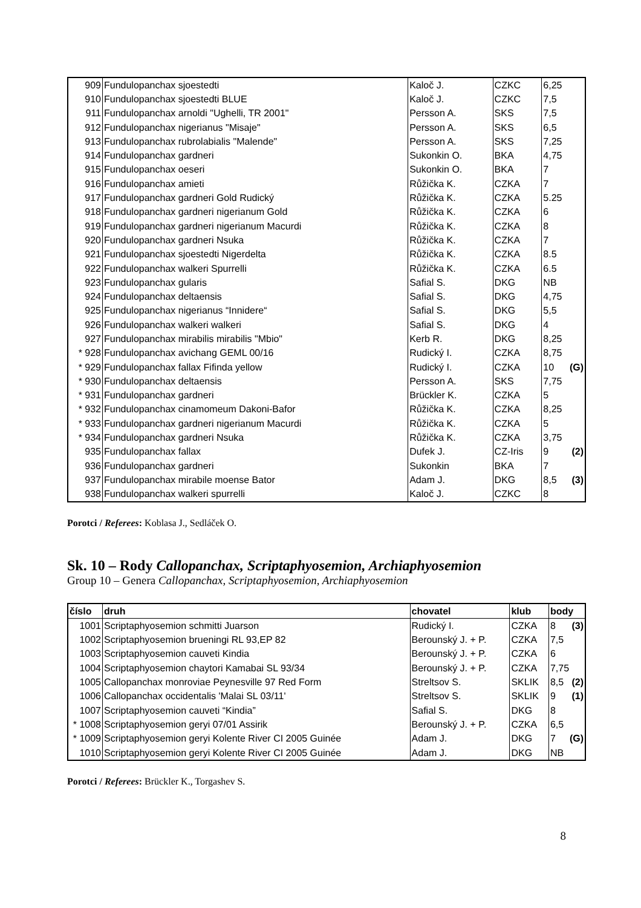| 909 | Fundulopanchax sjoestedti | Kaloč J. | CZKC | 6,25 |
| 910 | Fundulopanchax sjoestedti BLUE | Kaloč J. | CZKC | 7,5 |
| 911 | Fundulopanchax arnoldi "Ughelli, TR 2001" | Persson A. | SKS | 7,5 |
| 912 | Fundulopanchax nigerianus "Misaje" | Persson A. | SKS | 6,5 |
| 913 | Fundulopanchax rubrolabialis "Malende" | Persson A. | SKS | 7,25 |
| 914 | Fundulopanchax gardneri | Sukonkin O. | BKA | 4,75 |
| 915 | Fundulopanchax oeseri | Sukonkin O. | BKA | 7 |
| 916 | Fundulopanchax amieti | Růžička K. | CZKA | 7 |
| 917 | Fundulopanchax gardneri Gold Rudický | Růžička K. | CZKA | 5.25 |
| 918 | Fundulopanchax gardneri nigerianum Gold | Růžička K. | CZKA | 6 |
| 919 | Fundulopanchax gardneri nigerianum Macurdi | Růžička K. | CZKA | 8 |
| 920 | Fundulopanchax gardneri Nsuka | Růžička K. | CZKA | 7 |
| 921 | Fundulopanchax sjoestedti Nigerdelta | Růžička K. | CZKA | 8.5 |
| 922 | Fundulopanchax walkeri Spurrelli | Růžička K. | CZKA | 6.5 |
| 923 | Fundulopanchax gularis | Safial S. | DKG | NB |
| 924 | Fundulopanchax deltaensis | Safial S. | DKG | 4,75 |
| 925 | Fundulopanchax nigerianus “Innidere“ | Safial S. | DKG | 5,5 |
| 926 | Fundulopanchax walkeri walkeri | Safial S. | DKG | 4 |
| 927 | Fundulopanchax mirabilis mirabilis "Mbio" | Kerb R. | DKG | 8,25 |
| * 928 | Fundulopanchax avichang GEML 00/16 | Rudický I. | CZKA | 8,75 |
| * 929 | Fundulopanchax fallax Fifinda yellow | Rudický I. | CZKA | 10 (G) |
| * 930 | Fundulopanchax deltaensis | Persson A. | SKS | 7,75 |
| * 931 | Fundulopanchax gardneri | Brückler K. | CZKA | 5 |
| * 932 | Fundulopanchax cinamomeum Dakoni-Bafor | Růžička K. | CZKA | 8,25 |
| * 933 | Fundulopanchax gardneri nigerianum Macurdi | Růžička K. | CZKA | 5 |
| * 934 | Fundulopanchax gardneri Nsuka | Růžička K. | CZKA | 3,75 |
| 935 | Fundulopanchax fallax | Dufek J. | CZ-Iris | 9 (2) |
| 936 | Fundulopanchax gardneri | Sukonkin | BKA | 7 |
| 937 | Fundulopanchax mirabile moense Bator | Adam J. | DKG | 8,5 (3) |
| 938 | Fundulopanchax walkeri spurrelli | Kaloč J. | CZKC | 8 |
Porotci / Referees: Koblasa J., Sedláček O.
Sk. 10 – Rody Callopanchax, Scriptaphyosemion, Archiaphyosemion
Group 10 – Genera Callopanchax, Scriptaphyosemion, Archiaphyosemion
| číslo | druh | chovatel | klub | body |
| --- | --- | --- | --- | --- |
| 1001 | Scriptaphyosemion schmitti Juarson | Rudický I. | CZKA | 8 (3) |
| 1002 | Scriptaphyosemion brueningi RL 93,EP 82 | Berounský J. + P. | CZKA | 7,5 |
| 1003 | Scriptaphyosemion cauveti Kindia | Berounský J. + P. | CZKA | 6 |
| 1004 | Scriptaphyosemion chaytori Kamabai SL 93/34 | Berounský J. + P. | CZKA | 7,75 |
| 1005 | Callopanchax monroviae Peynesville 97 Red Form | Streltsov S. | SKLIK | 8,5 (2) |
| 1006 | Callopanchax occidentalis 'Malai SL 03/11' | Streltsov S. | SKLIK | 9 (1) |
| 1007 | Scriptaphyosemion cauveti “Kindia” | Safial S. | DKG | 8 |
| * 1008 | Scriptaphyosemion geryi 07/01 Assirik | Berounský J. + P. | CZKA | 6,5 |
| * 1009 | Scriptaphyosemion geryi Kolente River CI 2005 Guinée | Adam J. | DKG | 7 (G) |
| 1010 | Scriptaphyosemion geryi Kolente River CI 2005 Guinée | Adam J. | DKG | NB |
Porotci / Referees: Brückler K., Torgashev S.
8